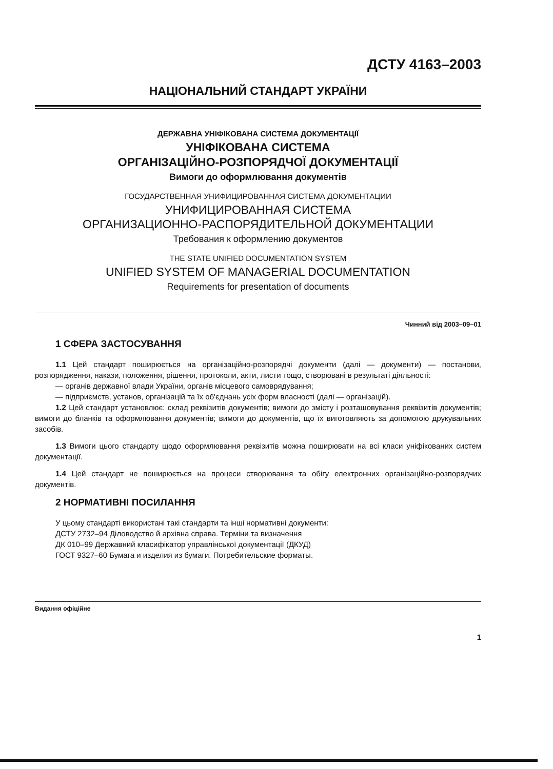ДСТУ 4163–2003
НАЦІОНАЛЬНИЙ СТАНДАРТ УКРАЇНИ
ДЕРЖАВНА УНІФІКОВАНА СИСТЕМА ДОКУМЕНТАЦІЇ
УНІФІКОВАНА СИСТЕМА
ОРГАНІЗАЦІЙНО-РОЗПОРЯДЧОЇ ДОКУМЕНТАЦІЇ
Вимоги до оформлювання документів
ГОСУДАРСТВЕННАЯ УНИФИЦИРОВАННАЯ СИСТЕМА ДОКУМЕНТАЦИИ
УНИФИЦИРОВАННАЯ СИСТЕМА
ОРГАНИЗАЦИОННО-РАСПОРЯДИТЕЛЬНОЙ ДОКУМЕНТАЦИИ
Требования к оформлению документов
THE STATE UNIFIED DOCUMENTATION SYSTEM
UNIFIED SYSTEM OF MANAGERIAL DOCUMENTATION
Requirements for presentation of documents
Чинний від 2003–09–01
1 СФЕРА ЗАСТОСУВАННЯ
1.1 Цей стандарт поширюється на організаційно-розпорядчі документи (далі — документи) — постанови, розпорядження, накази, положення, рішення, протоколи, акти, листи тощо, створювані в результаті діяльності:
— органів державної влади України, органів місцевого самоврядування;
— підприємств, установ, організацій та їх об'єднань усіх форм власності (далі — організацій).
1.2 Цей стандарт установлює: склад реквізитів документів; вимоги до змісту і розташовування реквізитів документів; вимоги до бланків та оформлювання документів; вимоги до документів, що їх виготовляють за допомогою друкувальних засобів.
1.3 Вимоги цього стандарту щодо оформлювання реквізитів можна поширювати на всі класи уніфікованих систем документації.
1.4 Цей стандарт не поширюється на процеси створювання та обігу електронних організаційно-розпорядчих документів.
2 НОРМАТИВНІ ПОСИЛАННЯ
У цьому стандарті використані такі стандарти та інші нормативні документи:
ДСТУ 2732–94 Діловодство й архівна справа. Терміни та визначення
ДК 010–99 Державний класифікатор управлінської документації (ДКУД)
ГОСТ 9327–60 Бумага и изделия из бумаги. Потребительские форматы.
Видання офіційне
1